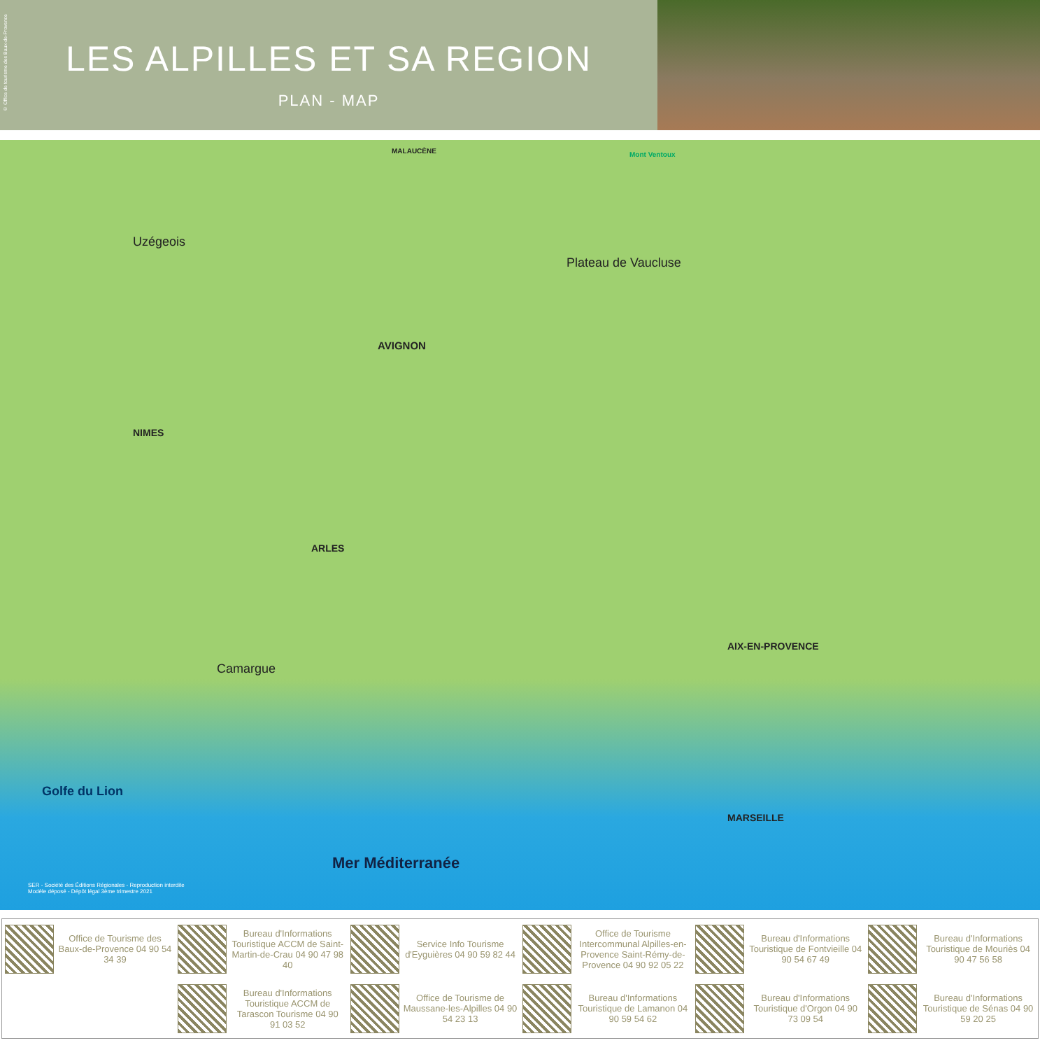© Office de tourisme des Baux-de-Provence
LES ALPILLES ET SA REGION
PLAN - MAP
MALAUCÈNE Mont Ventoux
Uzégeois
Plateau de Vaucluse
AVIGNON
NIMES
ARLES
AIX-EN-PROVENCE
MARSEILLE
Camargue
Golfe du Lion
Mer Méditerranée
SER - Société des Éditions Régionales - Reproduction interdite
Modèle déposé - Dépôt légal 3ème trimestre 2021
Office de Tourisme des Baux-de-Provence 04 90 54 34 39
Bureau d'Informations Touristique ACCM de Saint-Martin-de-Crau 04 90 47 98 40
Service Info Tourisme d'Eyguières 04 90 59 82 44
Office de Tourisme Intercommunal Alpilles-en-Provence Saint-Rémy-de-Provence 04 90 92 05 22
Bureau d'Informations Touristique de Fontvieille 04 90 54 67 49
Bureau d'Informations Touristique de Mouriès 04 90 47 56 58
Bureau d'Informations Touristique ACCM de Tarascon Tourisme 04 90 91 03 52
Office de Tourisme de Maussane-les-Alpilles 04 90 54 23 13
Bureau d'Informations Touristique de Lamanon 04 90 59 54 62
Bureau d'Informations Touristique d'Orgon 04 90 73 09 54
Bureau d'Informations Touristique de Sénas 04 90 59 20 25